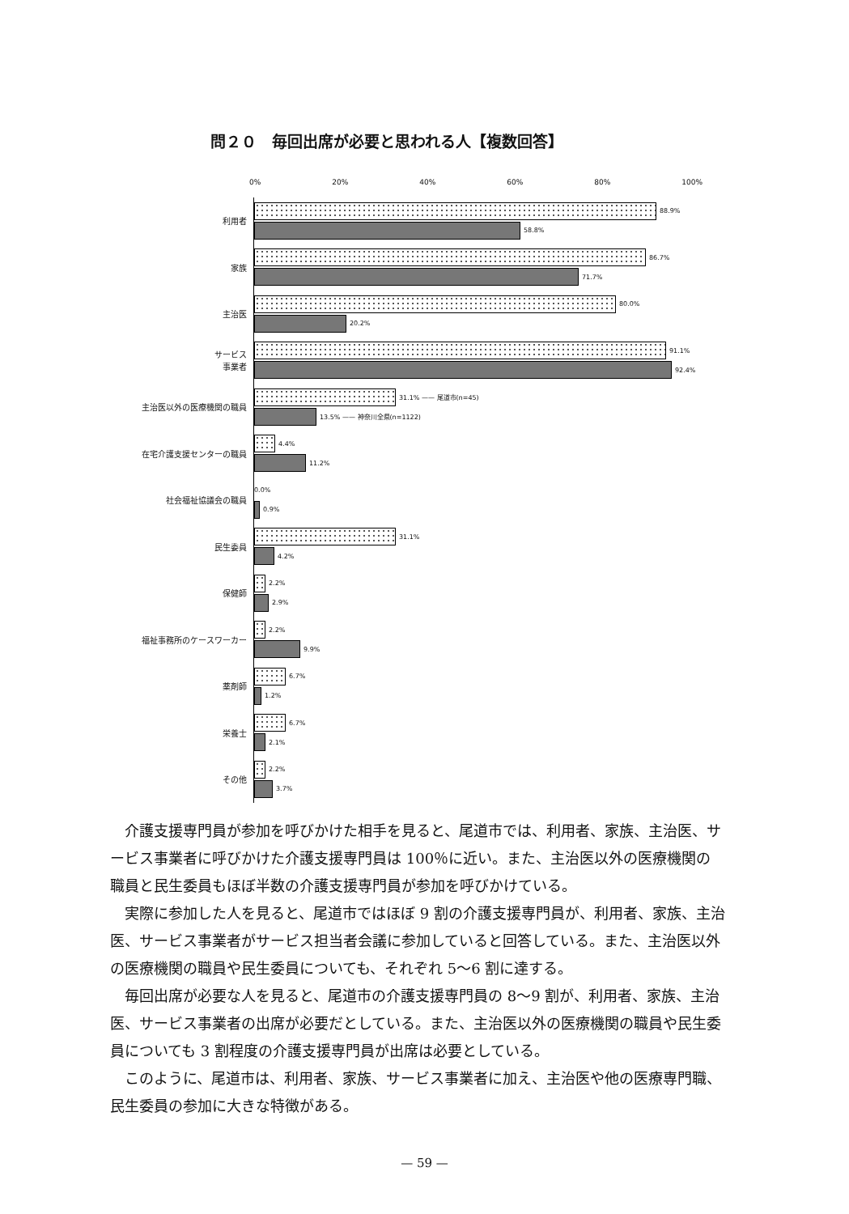問２０　毎回出席が必要と思われる人【複数回答】
0% 20% 40% 60% 80% 100%
利用者
88.9%
58.8%
家族
86.7%
71.7%
主治医
80.0%
20.2%
サービス
事業者
91.1%
92.4%
主治医以外の医療機関の職員
31.1% —— 尾道市(n=45)
13.5% —— 神奈川全県(n=1122)
在宅介護支援センターの職員
4.4%
11.2%
社会福祉協議会の職員
0.0%
0.9%
民生委員
31.1%
4.2%
保健師
2.2%
2.9%
福祉事務所のケースワーカー
2.2%
9.9%
薬剤師
6.7%
1.2%
栄養士
6.7%
2.1%
その他
2.2%
3.7%
介護支援専門員が参加を呼びかけた相手を見ると、尾道市では、利用者、家族、主治医、サービス事業者に呼びかけた介護支援専門員は 100％に近い。また、主治医以外の医療機関の職員と民生委員もほぼ半数の介護支援専門員が参加を呼びかけている。
実際に参加した人を見ると、尾道市ではほぼ 9 割の介護支援専門員が、利用者、家族、主治医、サービス事業者がサービス担当者会議に参加していると回答している。また、主治医以外の医療機関の職員や民生委員についても、それぞれ 5～6 割に達する。
毎回出席が必要な人を見ると、尾道市の介護支援専門員の 8～9 割が、利用者、家族、主治医、サービス事業者の出席が必要だとしている。また、主治医以外の医療機関の職員や民生委員についても 3 割程度の介護支援専門員が出席は必要としている。
このように、尾道市は、利用者、家族、サービス事業者に加え、主治医や他の医療専門職、民生委員の参加に大きな特徴がある。
— 59 —